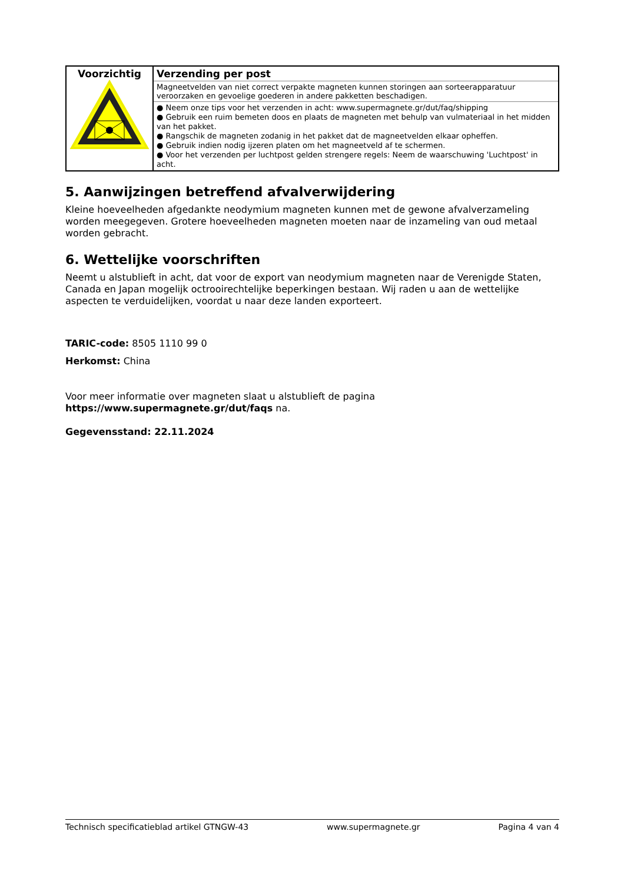| Voorzichtig | Verzending per post |
| | Magneetvelden van niet correct verpakte magneten kunnen storingen aan sorteerapparatuur veroorzaken en gevoelige goederen in andere pakketten beschadigen. |
| | ● Neem onze tips voor het verzenden in acht: www.supermagnete.gr/dut/faq/shipping ● Gebruik een ruim bemeten doos en plaats de magneten met behulp van vulmateriaal in het midden van het pakket. ● Rangschik de magneten zodanig in het pakket dat de magneetvelden elkaar opheffen. ● Gebruik indien nodig ijzeren platen om het magneetveld af te schermen. ● Voor het verzenden per luchtpost gelden strengere regels: Neem de waarschuwing 'Luchtpost' in acht. |
5. Aanwijzingen betreffend afvalverwijdering
Kleine hoeveelheden afgedankte neodymium magneten kunnen met de gewone afvalverzameling worden meegegeven. Grotere hoeveelheden magneten moeten naar de inzameling van oud metaal worden gebracht.
6. Wettelijke voorschriften
Neemt u alstublieft in acht, dat voor de export van neodymium magneten naar de Verenigde Staten, Canada en Japan mogelijk octrooirechtelijke beperkingen bestaan. Wij raden u aan de wettelijke aspecten te verduidelijken, voordat u naar deze landen exporteert.
TARIC-code: 8505 1110 99 0
Herkomst: China
Voor meer informatie over magneten slaat u alstublieft de pagina
https://www.supermagnete.gr/dut/faqs na.
Gegevensstand: 22.11.2024
Technisch specificatieblad artikel GTNGW-43 www.supermagnete.gr Pagina 4 van 4